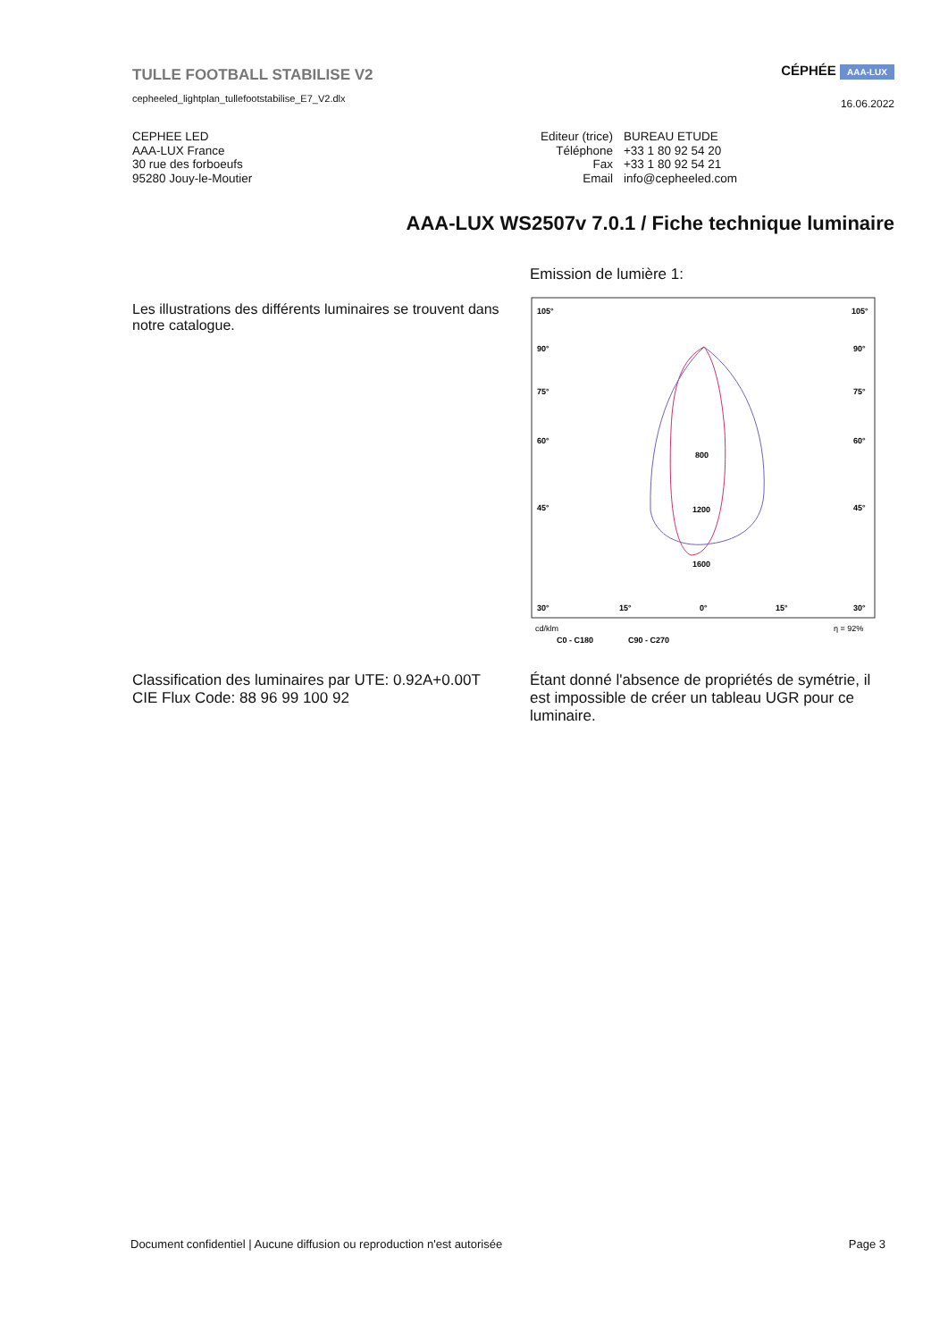TULLE FOOTBALL STABILISE V2
cepheeled_lightplan_tullefootstabilise_E7_V2.dlx
CÉPHÉE AAA-LUX
16.06.2022
CEPHEE LED
AAA-LUX France
30 rue des forboeufs
95280 Jouy-le-Moutier
| Editeur (trice) | BUREAU ETUDE |
| Téléphone | +33 1 80 92 54 20 |
| Fax | +33 1 80 92 54 21 |
| Email | info@cepheeled.com |
AAA-LUX WS2507v 7.0.1 / Fiche technique luminaire
Les illustrations des différents luminaires se trouvent dans notre catalogue.
Emission de lumière 1:
105°
105°
90°
90°
75°
75°
60°
60°
45°
45°
800
1200
1600
30°
15°
0°
15°
30°
cd/klm
η = 92%
C0 - C180
C90 - C270
Classification des luminaires par UTE: 0.92A+0.00T
CIE Flux Code: 88 96 99 100 92
Étant donné l'absence de propriétés de symétrie, il est impossible de créer un tableau UGR pour ce luminaire.
Document confidentiel | Aucune diffusion ou reproduction n'est autorisée
Page 3